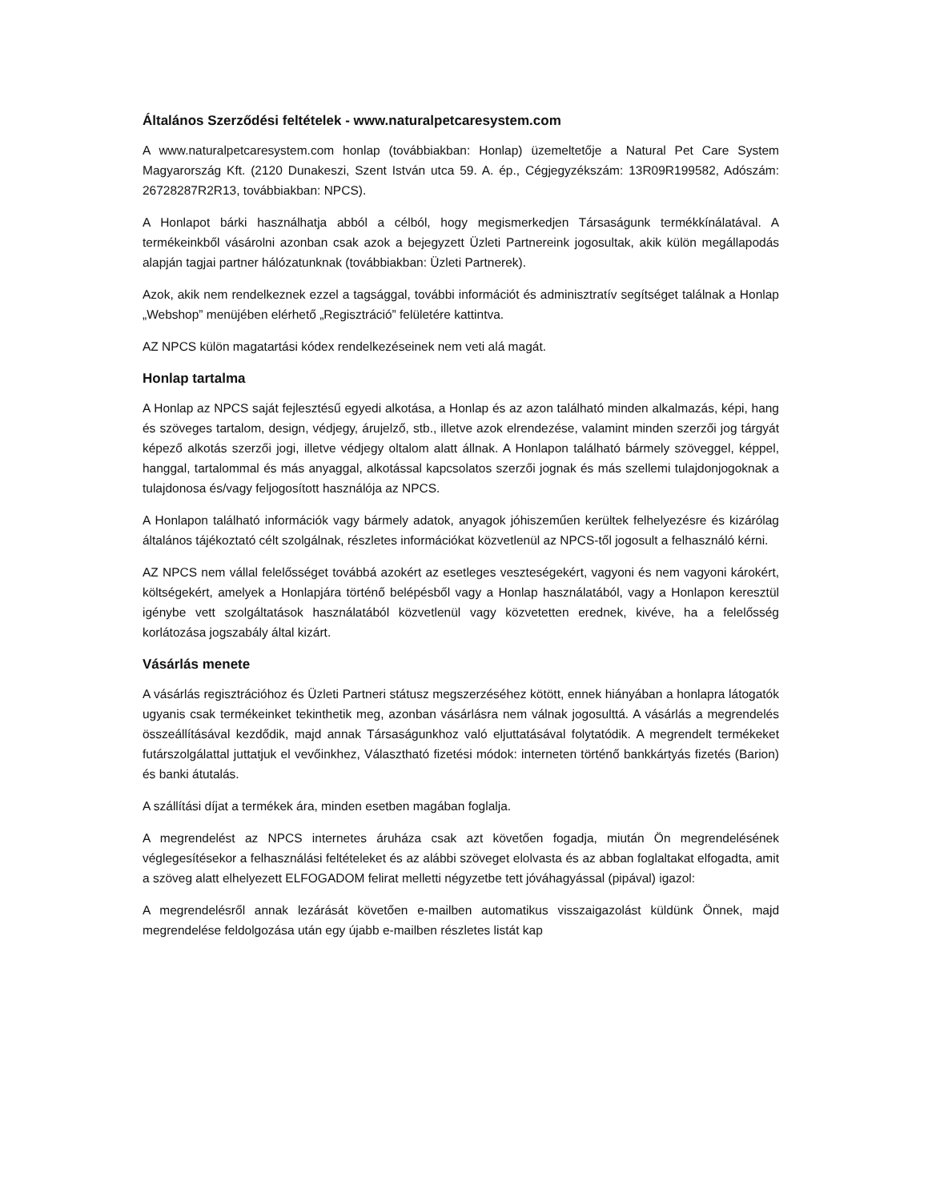Általános Szerződési feltételek - www.naturalpetcaresystem.com
A www.naturalpetcaresystem.com honlap (továbbiakban: Honlap) üzemeltetője a Natural Pet Care System Magyarország Kft. (2120 Dunakeszi, Szent István utca 59. A. ép., Cégjegyzékszám: 13R09R199582, Adószám: 26728287R2R13, továbbiakban: NPCS).
A Honlapot bárki használhatja abból a célból, hogy megismerkedjen Társaságunk termékkínálatával. A termékeinkből vásárolni azonban csak azok a bejegyzett Üzleti Partnereink jogosultak, akik külön megállapodás alapján tagjai partner hálózatunknak (továbbiakban: Üzleti Partnerek).
Azok, akik nem rendelkeznek ezzel a tagsággal, további információt és adminisztratív segítséget találnak a Honlap „Webshop” menüjében elérhető „Regisztráció” felületére kattintva.
AZ NPCS külön magatartási kódex rendelkezéseinek nem veti alá magát.
Honlap tartalma
A Honlap az NPCS saját fejlesztésű egyedi alkotása, a Honlap és az azon található minden alkalmazás, képi, hang és szöveges tartalom, design, védjegy, árujelző, stb., illetve azok elrendezése, valamint minden szerzői jog tárgyát képező alkotás szerzői jogi, illetve védjegy oltalom alatt állnak. A Honlapon található bármely szöveggel, képpel, hanggal, tartalommal és más anyaggal, alkotással kapcsolatos szerzői jognak és más szellemi tulajdonjogoknak a tulajdonosa és/vagy feljogosított használója az NPCS.
A Honlapon található információk vagy bármely adatok, anyagok jóhiszeműen kerültek felhelyezésre és kizárólag általános tájékoztató célt szolgálnak, részletes információkat közvetlenül az NPCS-től jogosult a felhasználó kérni.
AZ NPCS nem vállal felelősséget továbbá azokért az esetleges veszteségekért, vagyoni és nem vagyoni károkért, költségekért, amelyek a Honlapjára történő belépésből vagy a Honlap használatából, vagy a Honlapon keresztül igénybe vett szolgáltatások használatából közvetlenül vagy közvetetten erednek, kivéve, ha a felelősség korlátozása jogszabály által kizárt.
Vásárlás menete
A vásárlás regisztrációhoz és Üzleti Partneri státusz megszerzéséhez kötött, ennek hiányában a honlapra látogatók ugyanis csak termékeinket tekinthetik meg, azonban vásárlásra nem válnak jogosulttá. A vásárlás a megrendelés összeállításával kezdődik, majd annak Társaságunkhoz való eljuttatásával folytatódik. A megrendelt termékeket futárszolgálattal juttatjuk el vevőinkhez, Választható fizetési módok: interneten történő bankkártyás fizetés (Barion) és banki átutalás.
A szállítási díjat a termékek ára, minden esetben magában foglalja.
A megrendelést az NPCS internetes áruháza csak azt követően fogadja, miután Ön megrendelésének véglegesítésekor a felhasználási feltételeket és az alábbi szöveget elolvasta és az abban foglaltakat elfogadta, amit a szöveg alatt elhelyezett ELFOGADOM felirat melletti négyzetbe tett jóváhagyással (pipával) igazol:
A megrendelésről annak lezárását követően e-mailben automatikus visszaigazolást küldünk Önnek, majd megrendelése feldolgozása után egy újabb e-mailben részletes listát kap